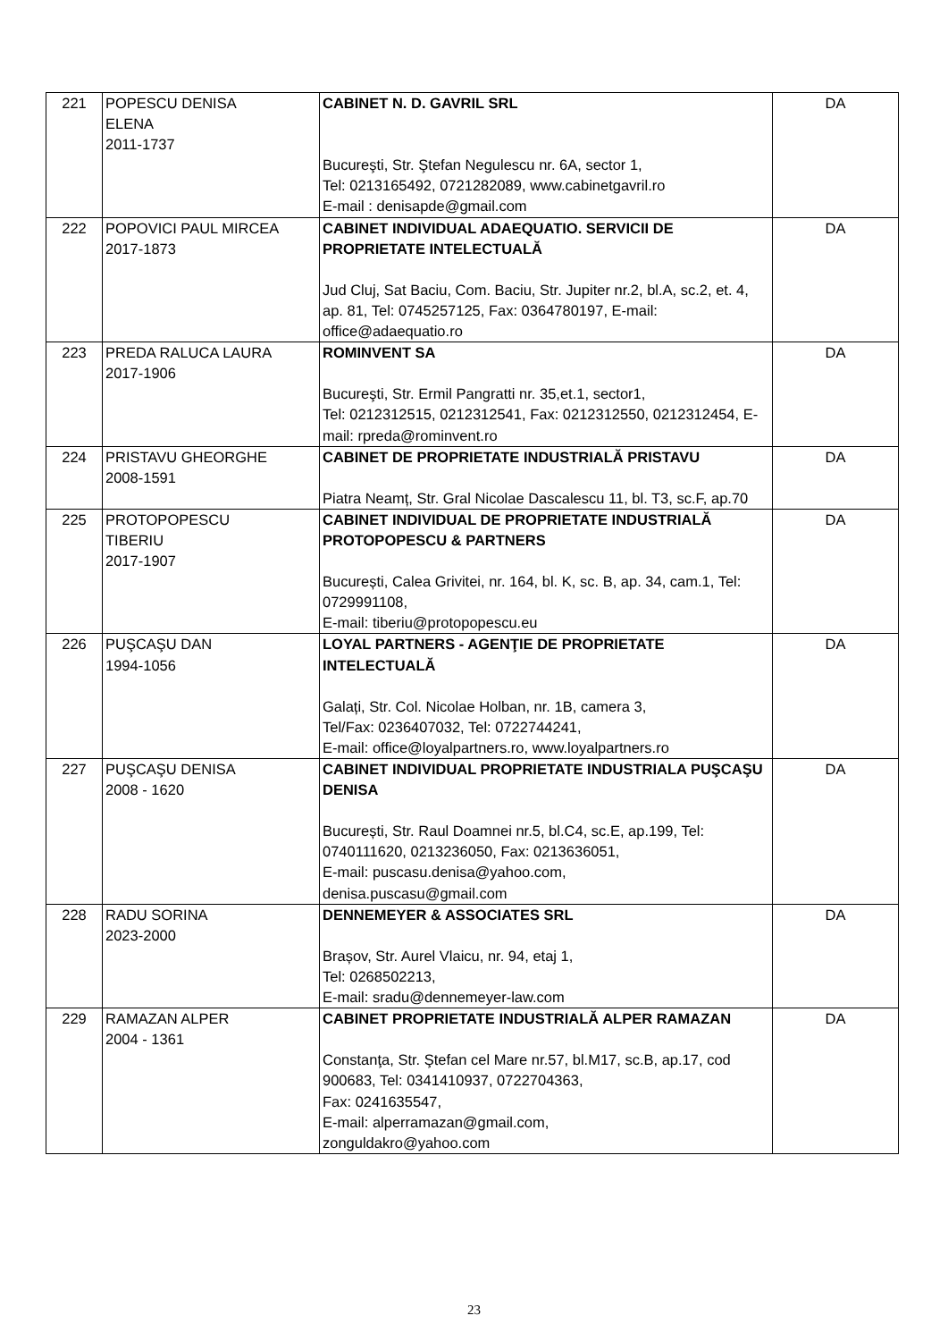| 221 | POPESCU DENISA ELENA 2011-1737 | CABINET N. D. GAVRIL SRL Bucureşti, Str. Ştefan Negulescu nr. 6A, sector 1, Tel: 0213165492, 0721282089, www.cabinetgavril.ro E-mail : denisapde@gmail.com | DA |
| 222 | POPOVICI PAUL MIRCEA 2017-1873 | CABINET INDIVIDUAL ADAEQUATIO. SERVICII DE PROPRIETATE INTELECTUALĂ Jud Cluj, Sat Baciu, Com. Baciu, Str. Jupiter nr.2, bl.A, sc.2, et. 4, ap. 81, Tel: 0745257125, Fax: 0364780197, E-mail: office@adaequatio.ro | DA |
| 223 | PREDA RALUCA LAURA 2017-1906 | ROMINVENT SA Bucureşti, Str. Ermil Pangratti nr. 35,et.1, sector1, Tel: 0212312515, 0212312541, Fax: 0212312550, 0212312454, E-mail: rpreda@rominvent.ro | DA |
| 224 | PRISTAVU GHEORGHE 2008-1591 | CABINET DE PROPRIETATE INDUSTRIALĂ PRISTAVU Piatra Neamț, Str. Gral Nicolae Dascalescu 11, bl. T3, sc.F, ap.70 | DA |
| 225 | PROTOPOPESCU TIBERIU 2017-1907 | CABINET INDIVIDUAL DE PROPRIETATE INDUSTRIALĂ PROTOPOPESCU & PARTNERS București, Calea Grivitei, nr. 164, bl. K, sc. B, ap. 34, cam.1, Tel: 0729991108, E-mail: tiberiu@protopopescu.eu | DA |
| 226 | PUŞCAŞU DAN 1994-1056 | LOYAL PARTNERS - AGENŢIE DE PROPRIETATE INTELECTUALĂ Galați, Str. Col. Nicolae Holban, nr. 1B, camera 3, Tel/Fax: 0236407032, Tel: 0722744241, E-mail: office@loyalpartners.ro, www.loyalpartners.ro | DA |
| 227 | PUŞCAŞU DENISA 2008 - 1620 | CABINET INDIVIDUAL PROPRIETATE INDUSTRIALA PUŞCAŞU DENISA București, Str. Raul Doamnei nr.5, bl.C4, sc.E, ap.199, Tel: 0740111620, 0213236050, Fax: 0213636051, E-mail: puscasu.denisa@yahoo.com, denisa.puscasu@gmail.com | DA |
| 228 | RADU SORINA 2023-2000 | DENNEMEYER & ASSOCIATES SRL Brașov, Str. Aurel Vlaicu, nr. 94, etaj 1, Tel: 0268502213, E-mail: sradu@dennemeyer-law.com | DA |
| 229 | RAMAZAN ALPER 2004 - 1361 | CABINET PROPRIETATE INDUSTRIALĂ ALPER RAMAZAN Constanţa, Str. Ştefan cel Mare nr.57, bl.M17, sc.B, ap.17, cod 900683, Tel: 0341410937, 0722704363, Fax: 0241635547, E-mail: alperramazan@gmail.com, zonguldakro@yahoo.com | DA |
23